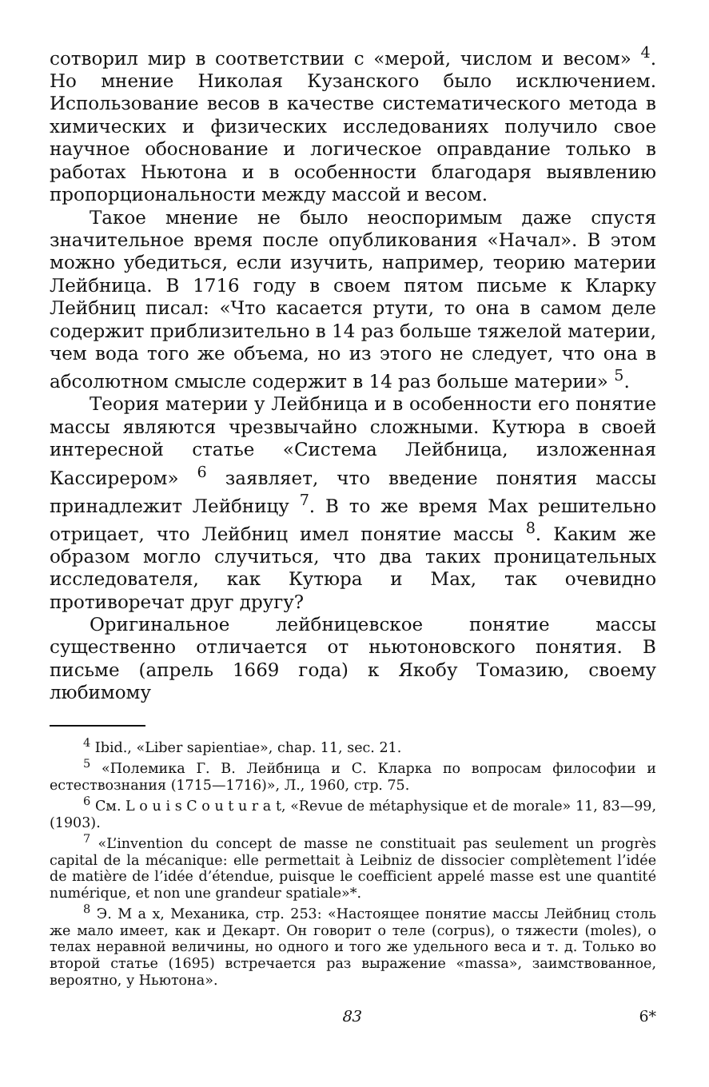сотворил мир в соответствии с «мерой, числом и весом» <sup>4</sup>. Но мнение Николая Кузанского было исключением. Использование весов в качестве систематического метода в химических и физических исследованиях получило свое научное обоснование и логическое оправдание только в работах Ньютона и в особенности благодаря выявлению пропорциональности между массой и весом.
Такое мнение не было неоспоримым даже спустя значительное время после опубликования «Начал». В этом можно убедиться, если изучить, например, теорию материи Лейбница. В 1716 году в своем пятом письме к Кларку Лейбниц писал: «Что касается ртути, то она в самом деле содержит приблизительно в 14 раз больше тяжелой материи, чем вода того же объема, но из этого не следует, что она в абсолютном смысле содержит в 14 раз больше материи» <sup>5</sup>.
Теория материи у Лейбница и в особенности его понятие массы являются чрезвычайно сложными. Кутюра в своей интересной статье «Система Лейбница, изложенная Кассирером» <sup>6</sup> заявляет, что введение понятия массы принадлежит Лейбницу <sup>7</sup>. В то же время Мах решительно отрицает, что Лейбниц имел понятие массы <sup>8</sup>. Каким же образом могло случиться, что два таких проницательных исследователя, как Кутюра и Мах, так очевидно противоречат друг другу?
Оригинальное лейбницевское понятие массы существенно отличается от ньютоновского понятия. В письме (апрель 1669 года) к Якобу Томазию, своему любимому
<sup>4</sup> Ibid., «Liber sapientiae», chap. 11, sec. 21.
<sup>5</sup> «Полемика Г. В. Лейбница и С. Кларка по вопросам философии и естествознания (1715—1716)», Л., 1960, стр. 75.
<sup>6</sup> См. L o u i s C o u t u r a t, «Revue de métaphysique et de morale» 11, 83—99, (1903).
<sup>7</sup> «L’invention du concept de masse ne constituait pas seulement un progrès capital de la mécanique: elle permettait à Leibniz de dissocier complètement l’idée de matière de l’idée d’étendue, puisque le coefficient appelé masse est une quantité numérique, et non une grandeur spatiale»*.
<sup>8</sup> Э. М а х, Механика, стр. 253: «Настоящее понятие массы Лейбниц столь же мало имеет, как и Декарт. Он говорит о теле (corpus), о тяжести (moles), о телах неравной величины, но одного и того же удельного веса и т. д. Только во второй статье (1695) встречается раз выражение «massa», заимствованное, вероятно, у Ньютона».
83 6*